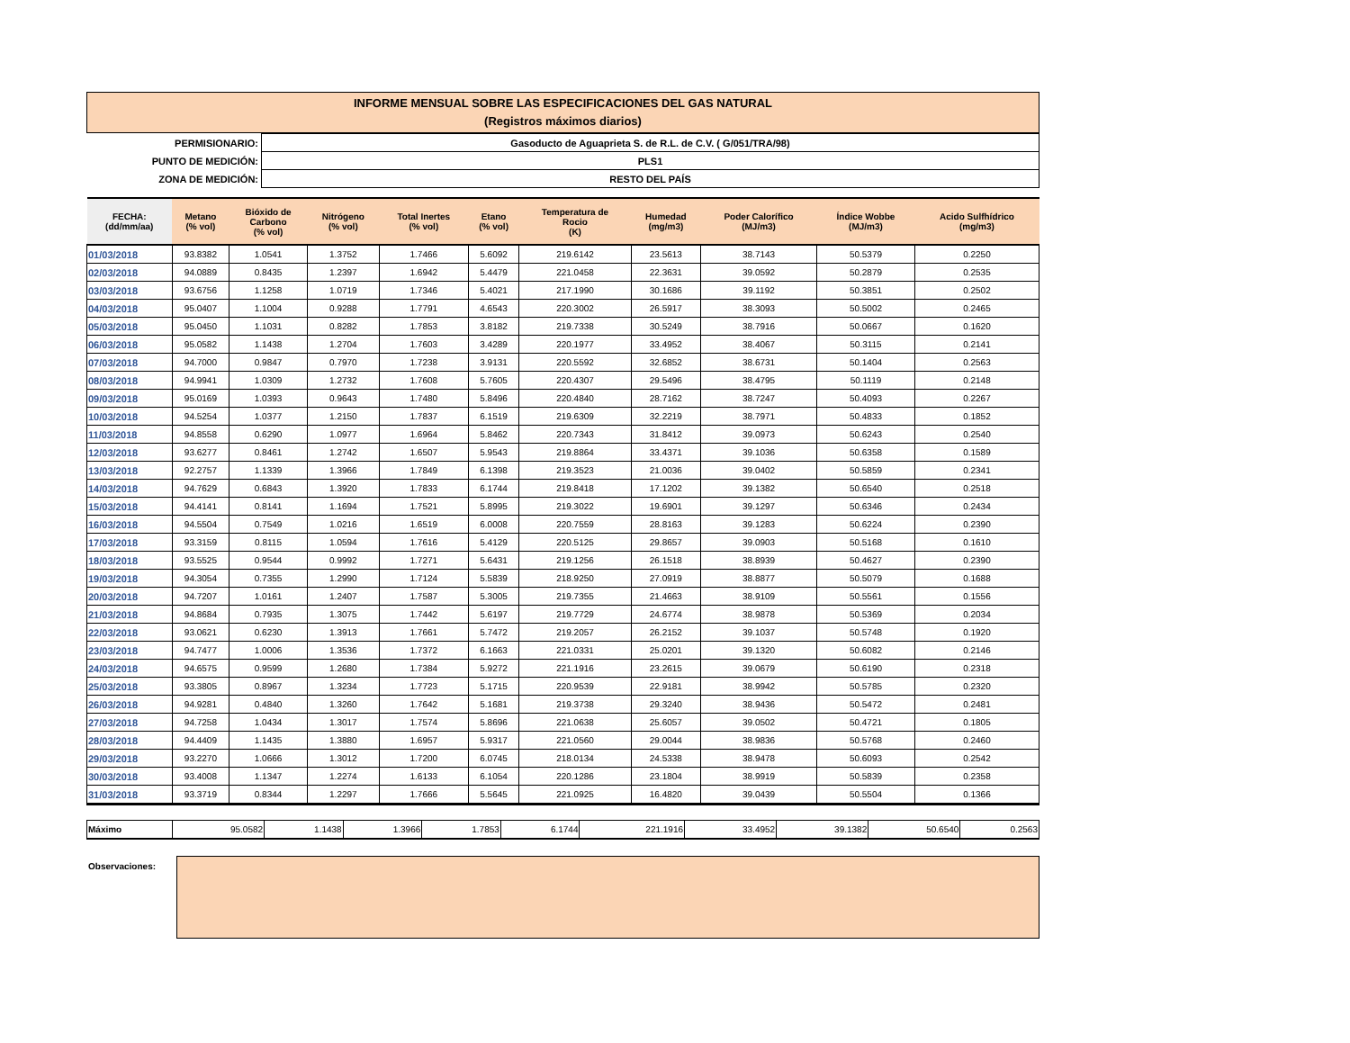INFORME MENSUAL SOBRE LAS ESPECIFICACIONES DEL GAS NATURAL
(Registros máximos diarios)
| PERMISIONARIO: | Gasoducto de Aguaprieta S. de R.L. de C.V. ( G/051/TRA/98) |
| PUNTO DE MEDICIÓN: | PLS1 |
| ZONA DE MEDICIÓN: | RESTO DEL PAÍS |
| FECHA: (dd/mm/aa) | Metano (% vol) | Bióxido de Carbono (% vol) | Nitrógeno (% vol) | Total Inertes (% vol) | Etano (% vol) | Temperatura de Rocio (K) | Humedad (mg/m3) | Poder Calorífico (MJ/m3) | Índice Wobbe (MJ/m3) | Acido Sulfhídrico (mg/m3) |
| --- | --- | --- | --- | --- | --- | --- | --- | --- | --- | --- |
| 01/03/2018 | 93.8382 | 1.0541 | 1.3752 | 1.7466 | 5.6092 | 219.6142 | 23.5613 | 38.7143 | 50.5379 | 0.2250 |
| 02/03/2018 | 94.0889 | 0.8435 | 1.2397 | 1.6942 | 5.4479 | 221.0458 | 22.3631 | 39.0592 | 50.2879 | 0.2535 |
| 03/03/2018 | 93.6756 | 1.1258 | 1.0719 | 1.7346 | 5.4021 | 217.1990 | 30.1686 | 39.1192 | 50.3851 | 0.2502 |
| 04/03/2018 | 95.0407 | 1.1004 | 0.9288 | 1.7791 | 4.6543 | 220.3002 | 26.5917 | 38.3093 | 50.5002 | 0.2465 |
| 05/03/2018 | 95.0450 | 1.1031 | 0.8282 | 1.7853 | 3.8182 | 219.7338 | 30.5249 | 38.7916 | 50.0667 | 0.1620 |
| 06/03/2018 | 95.0582 | 1.1438 | 1.2704 | 1.7603 | 3.4289 | 220.1977 | 33.4952 | 38.4067 | 50.3115 | 0.2141 |
| 07/03/2018 | 94.7000 | 0.9847 | 0.7970 | 1.7238 | 3.9131 | 220.5592 | 32.6852 | 38.6731 | 50.1404 | 0.2563 |
| 08/03/2018 | 94.9941 | 1.0309 | 1.2732 | 1.7608 | 5.7605 | 220.4307 | 29.5496 | 38.4795 | 50.1119 | 0.2148 |
| 09/03/2018 | 95.0169 | 1.0393 | 0.9643 | 1.7480 | 5.8496 | 220.4840 | 28.7162 | 38.7247 | 50.4093 | 0.2267 |
| 10/03/2018 | 94.5254 | 1.0377 | 1.2150 | 1.7837 | 6.1519 | 219.6309 | 32.2219 | 38.7971 | 50.4833 | 0.1852 |
| 11/03/2018 | 94.8558 | 0.6290 | 1.0977 | 1.6964 | 5.8462 | 220.7343 | 31.8412 | 39.0973 | 50.6243 | 0.2540 |
| 12/03/2018 | 93.6277 | 0.8461 | 1.2742 | 1.6507 | 5.9543 | 219.8864 | 33.4371 | 39.1036 | 50.6358 | 0.1589 |
| 13/03/2018 | 92.2757 | 1.1339 | 1.3966 | 1.7849 | 6.1398 | 219.3523 | 21.0036 | 39.0402 | 50.5859 | 0.2341 |
| 14/03/2018 | 94.7629 | 0.6843 | 1.3920 | 1.7833 | 6.1744 | 219.8418 | 17.1202 | 39.1382 | 50.6540 | 0.2518 |
| 15/03/2018 | 94.4141 | 0.8141 | 1.1694 | 1.7521 | 5.8995 | 219.3022 | 19.6901 | 39.1297 | 50.6346 | 0.2434 |
| 16/03/2018 | 94.5504 | 0.7549 | 1.0216 | 1.6519 | 6.0008 | 220.7559 | 28.8163 | 39.1283 | 50.6224 | 0.2390 |
| 17/03/2018 | 93.3159 | 0.8115 | 1.0594 | 1.7616 | 5.4129 | 220.5125 | 29.8657 | 39.0903 | 50.5168 | 0.1610 |
| 18/03/2018 | 93.5525 | 0.9544 | 0.9992 | 1.7271 | 5.6431 | 219.1256 | 26.1518 | 38.8939 | 50.4627 | 0.2390 |
| 19/03/2018 | 94.3054 | 0.7355 | 1.2990 | 1.7124 | 5.5839 | 218.9250 | 27.0919 | 38.8877 | 50.5079 | 0.1688 |
| 20/03/2018 | 94.7207 | 1.0161 | 1.2407 | 1.7587 | 5.3005 | 219.7355 | 21.4663 | 38.9109 | 50.5561 | 0.1556 |
| 21/03/2018 | 94.8684 | 0.7935 | 1.3075 | 1.7442 | 5.6197 | 219.7729 | 24.6774 | 38.9878 | 50.5369 | 0.2034 |
| 22/03/2018 | 93.0621 | 0.6230 | 1.3913 | 1.7661 | 5.7472 | 219.2057 | 26.2152 | 39.1037 | 50.5748 | 0.1920 |
| 23/03/2018 | 94.7477 | 1.0006 | 1.3536 | 1.7372 | 6.1663 | 221.0331 | 25.0201 | 39.1320 | 50.6082 | 0.2146 |
| 24/03/2018 | 94.6575 | 0.9599 | 1.2680 | 1.7384 | 5.9272 | 221.1916 | 23.2615 | 39.0679 | 50.6190 | 0.2318 |
| 25/03/2018 | 93.3805 | 0.8967 | 1.3234 | 1.7723 | 5.1715 | 220.9539 | 22.9181 | 38.9942 | 50.5785 | 0.2320 |
| 26/03/2018 | 94.9281 | 0.4840 | 1.3260 | 1.7642 | 5.1681 | 219.3738 | 29.3240 | 38.9436 | 50.5472 | 0.2481 |
| 27/03/2018 | 94.7258 | 1.0434 | 1.3017 | 1.7574 | 5.8696 | 221.0638 | 25.6057 | 39.0502 | 50.4721 | 0.1805 |
| 28/03/2018 | 94.4409 | 1.1435 | 1.3880 | 1.6957 | 5.9317 | 221.0560 | 29.0044 | 38.9836 | 50.5768 | 0.2460 |
| 29/03/2018 | 93.2270 | 1.0666 | 1.3012 | 1.7200 | 6.0745 | 218.0134 | 24.5338 | 38.9478 | 50.6093 | 0.2542 |
| 30/03/2018 | 93.4008 | 1.1347 | 1.2274 | 1.6133 | 6.1054 | 220.1286 | 23.1804 | 38.9919 | 50.5839 | 0.2358 |
| 31/03/2018 | 93.3719 | 0.8344 | 1.2297 | 1.7666 | 5.5645 | 221.0925 | 16.4820 | 39.0439 | 50.5504 | 0.1366 |
| Máximo | 95.0582 | 1.1438 | 1.3966 | 1.7853 | 6.1744 | 221.1916 | 33.4952 | 39.1382 | 50.6540 | 0.2563 |
Observaciones: